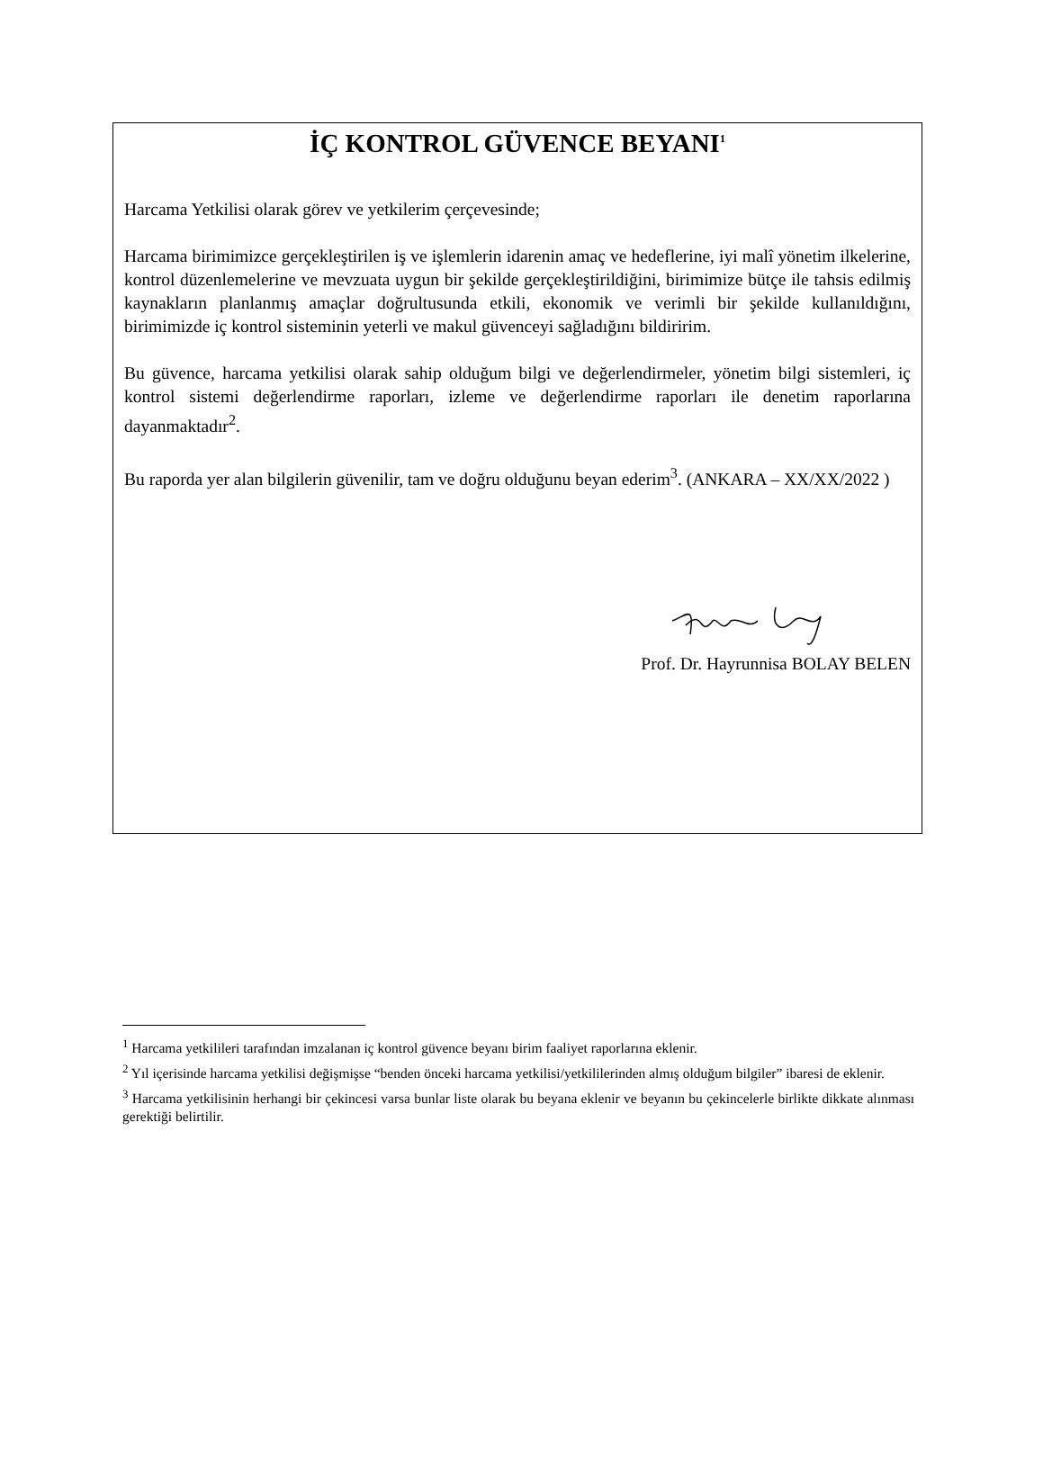İÇ KONTROL GÜVENCE BEYANI<sup>1</sup>
Harcama Yetkilisi olarak görev ve yetkilerim çerçevesinde;
Harcama birimimizce gerçekleştirilen iş ve işlemlerin idarenin amaç ve hedeflerine, iyi malî yönetim ilkelerine, kontrol düzenlemelerine ve mevzuata uygun bir şekilde gerçekleştirildiğini, birimimize bütçe ile tahsis edilmiş kaynakların planlanmış amaçlar doğrultusunda etkili, ekonomik ve verimli bir şekilde kullanıldığını, birimimizde iç kontrol sisteminin yeterli ve makul güvenceyi sağladığını bildiririm.
Bu güvence, harcama yetkilisi olarak sahip olduğum bilgi ve değerlendirmeler, yönetim bilgi sistemleri, iç kontrol sistemi değerlendirme raporları, izleme ve değerlendirme raporları ile denetim raporlarına dayanmaktadır<sup>2</sup>.
Bu raporda yer alan bilgilerin güvenilir, tam ve doğru olduğunu beyan ederim<sup>3</sup>. (ANKARA – XX/XX/2022 )
Prof. Dr. Hayrunnisa BOLAY BELEN
<sup>1</sup> Harcama yetkilileri tarafından imzalanan iç kontrol güvence beyanı birim faaliyet raporlarına eklenir.
<sup>2</sup> Yıl içerisinde harcama yetkilisi değişmişse “benden önceki harcama yetkilisi/yetkililerinden almış olduğum bilgiler” ibaresi de eklenir.
<sup>3</sup> Harcama yetkilisinin herhangi bir çekincesi varsa bunlar liste olarak bu beyana eklenir ve beyanın bu çekincelerle birlikte dikkate alınması gerektiği belirtilir.